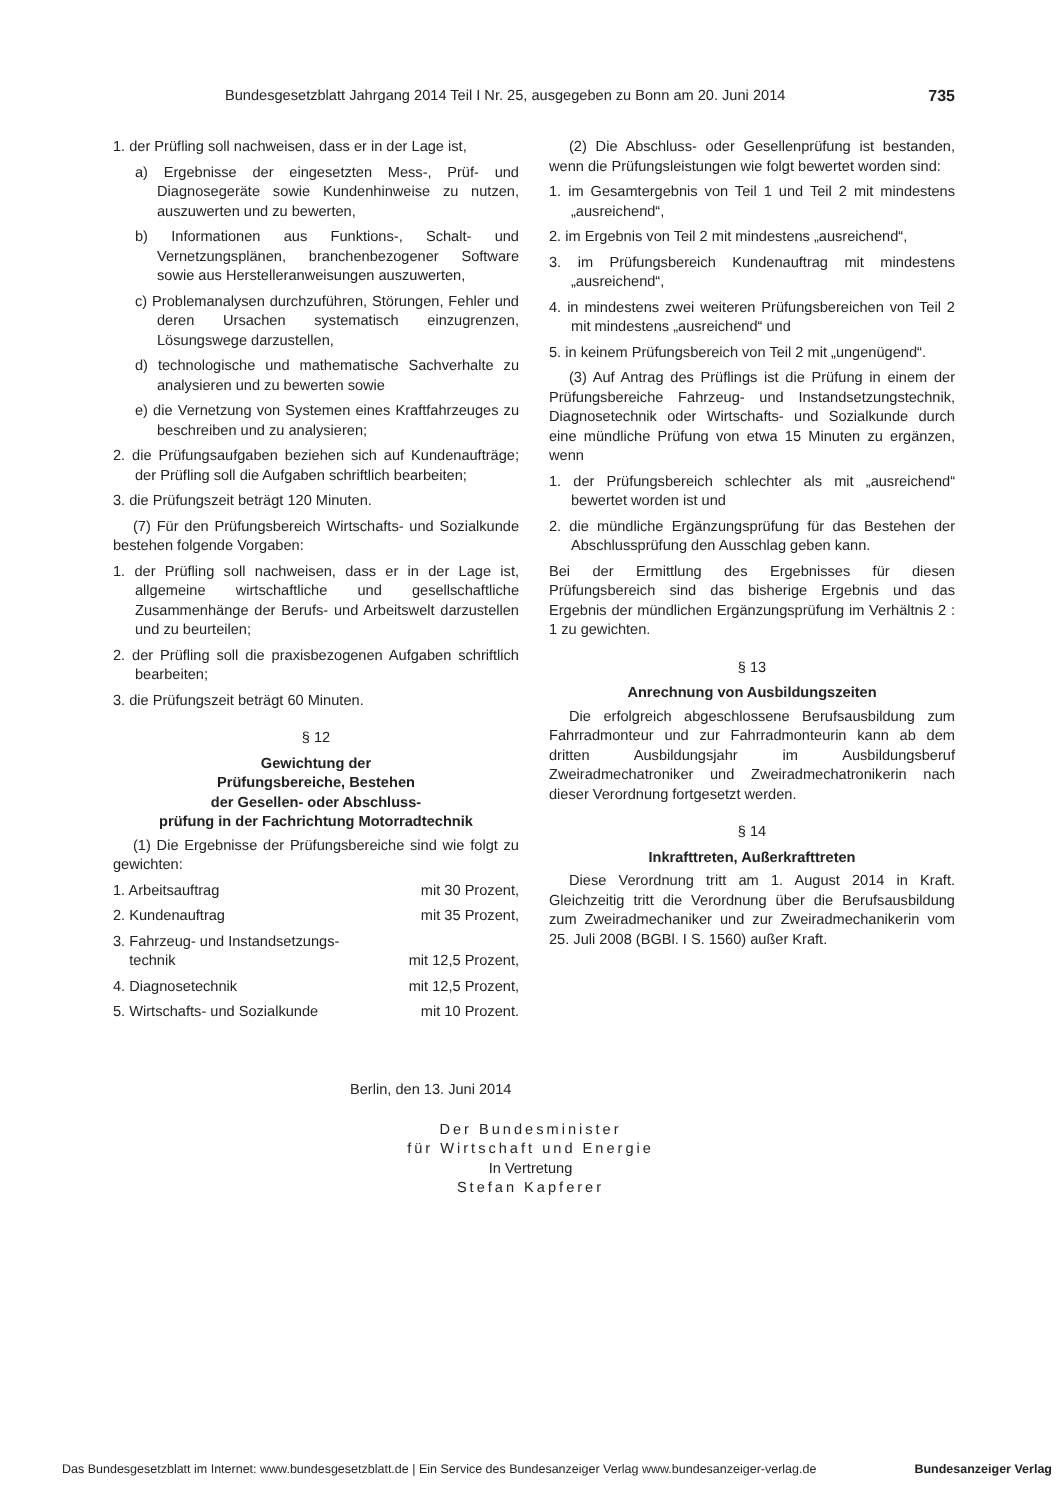Bundesgesetzblatt Jahrgang 2014 Teil I Nr. 25, ausgegeben zu Bonn am 20. Juni 2014 735
1. der Prüfling soll nachweisen, dass er in der Lage ist,
a) Ergebnisse der eingesetzten Mess-, Prüf- und Diagnosegeräte sowie Kundenhinweise zu nutzen, auszuwerten und zu bewerten,
b) Informationen aus Funktions-, Schalt- und Vernetzungsplänen, branchenbezogener Software sowie aus Herstelleranweisungen auszuwerten,
c) Problemanalysen durchzuführen, Störungen, Fehler und deren Ursachen systematisch einzugrenzen, Lösungswege darzustellen,
d) technologische und mathematische Sachverhalte zu analysieren und zu bewerten sowie
e) die Vernetzung von Systemen eines Kraftfahrzeuges zu beschreiben und zu analysieren;
2. die Prüfungsaufgaben beziehen sich auf Kundenaufträge; der Prüfling soll die Aufgaben schriftlich bearbeiten;
3. die Prüfungszeit beträgt 120 Minuten.
(7) Für den Prüfungsbereich Wirtschafts- und Sozialkunde bestehen folgende Vorgaben:
1. der Prüfling soll nachweisen, dass er in der Lage ist, allgemeine wirtschaftliche und gesellschaftliche Zusammenhänge der Berufs- und Arbeitswelt darzustellen und zu beurteilen;
2. der Prüfling soll die praxisbezogenen Aufgaben schriftlich bearbeiten;
3. die Prüfungszeit beträgt 60 Minuten.
§ 12
Gewichtung der
Prüfungsbereiche, Bestehen
der Gesellen- oder Abschluss-
prüfung in der Fachrichtung Motorradtechnik
(1) Die Ergebnisse der Prüfungsbereiche sind wie folgt zu gewichten:
| 1. Arbeitsauftrag | mit 30 Prozent, |
| 2. Kundenauftrag | mit 35 Prozent, |
| 3. Fahrzeug- und Instandsetzungs- technik | mit 12,5 Prozent, |
| 4. Diagnosetechnik | mit 12,5 Prozent, |
| 5. Wirtschafts- und Sozialkunde | mit 10 Prozent. |
(2) Die Abschluss- oder Gesellenprüfung ist bestanden, wenn die Prüfungsleistungen wie folgt bewertet worden sind:
1. im Gesamtergebnis von Teil 1 und Teil 2 mit mindestens „ausreichend“,
2. im Ergebnis von Teil 2 mit mindestens „ausreichend“,
3. im Prüfungsbereich Kundenauftrag mit mindestens „ausreichend“,
4. in mindestens zwei weiteren Prüfungsbereichen von Teil 2 mit mindestens „ausreichend“ und
5. in keinem Prüfungsbereich von Teil 2 mit „ungenügend“.
(3) Auf Antrag des Prüflings ist die Prüfung in einem der Prüfungsbereiche Fahrzeug- und Instandsetzungstechnik, Diagnosetechnik oder Wirtschafts- und Sozialkunde durch eine mündliche Prüfung von etwa 15 Minuten zu ergänzen, wenn
1. der Prüfungsbereich schlechter als mit „ausreichend“ bewertet worden ist und
2. die mündliche Ergänzungsprüfung für das Bestehen der Abschlussprüfung den Ausschlag geben kann.
Bei der Ermittlung des Ergebnisses für diesen Prüfungsbereich sind das bisherige Ergebnis und das Ergebnis der mündlichen Ergänzungsprüfung im Verhältnis 2 : 1 zu gewichten.
§ 13
Anrechnung von Ausbildungszeiten
Die erfolgreich abgeschlossene Berufsausbildung zum Fahrradmonteur und zur Fahrradmonteurin kann ab dem dritten Ausbildungsjahr im Ausbildungsberuf Zweiradmechatroniker und Zweiradmechatronikerin nach dieser Verordnung fortgesetzt werden.
§ 14
Inkrafttreten, Außerkrafttreten
Diese Verordnung tritt am 1. August 2014 in Kraft. Gleichzeitig tritt die Verordnung über die Berufsausbildung zum Zweiradmechaniker und zur Zweiradmechanikerin vom 25. Juli 2008 (BGBl. I S. 1560) außer Kraft.
Berlin, den 13. Juni 2014
Der Bundesminister
für Wirtschaft und Energie
In Vertretung
Stefan Kapferer
Das Bundesgesetzblatt im Internet: www.bundesgesetzblatt.de | Ein Service des Bundesanzeiger Verlag www.bundesanzeiger-verlag.de Bundesanzeiger Verlag